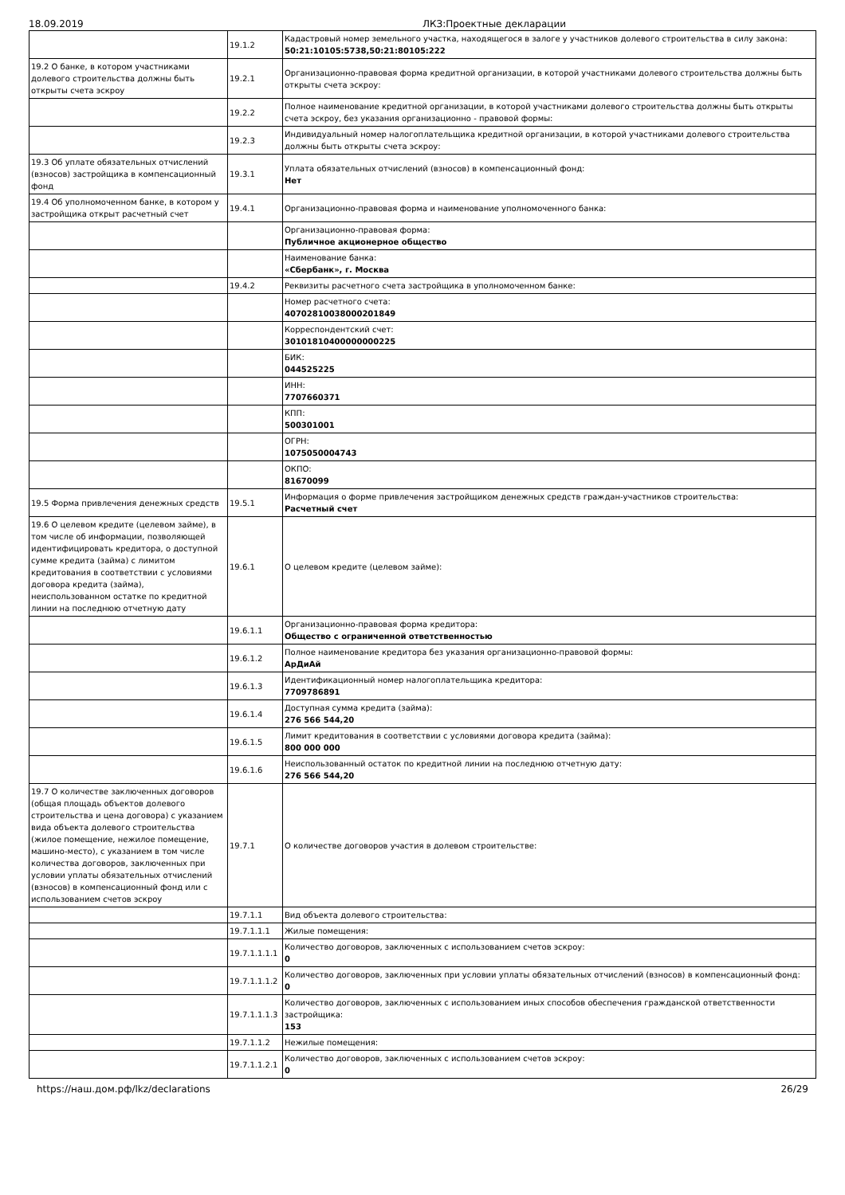18.09.2019 ЛКЗ:Проектные декларации
| | 19.1.2 | Кадастровый номер земельного участка, находящегося в залоге у участников долевого строительства в силу закона: 50:21:10105:5738,50:21:80105:222 |
| 19.2 О банке, в котором участниками долевого строительства должны быть открыты счета эскроу | 19.2.1 | Организационно-правовая форма кредитной организации, в которой участниками долевого строительства должны быть открыты счета эскроу: |
| | 19.2.2 | Полное наименование кредитной организации, в которой участниками долевого строительства должны быть открыты счета эскроу, без указания организационно - правовой формы: |
| | 19.2.3 | Индивидуальный номер налогоплательщика кредитной организации, в которой участниками долевого строительства должны быть открыты счета эскроу: |
| 19.3 Об уплате обязательных отчислений (взносов) застройщика в компенсационный фонд | 19.3.1 | Уплата обязательных отчислений (взносов) в компенсационный фонд: Нет |
| 19.4 Об уполномоченном банке, в котором у застройщика открыт расчетный счет | 19.4.1 | Организационно-правовая форма и наименование уполномоченного банка: |
| | | Организационно-правовая форма: Публичное акционерное общество |
| | | Наименование банка: «Сбербанк», г. Москва |
| | 19.4.2 | Реквизиты расчетного счета застройщика в уполномоченном банке: |
| | | Номер расчетного счета: 40702810038000201849 |
| | | Корреспондентский счет: 30101810400000000225 |
| | | БИК: 044525225 |
| | | ИНН: 7707660371 |
| | | КПП: 500301001 |
| | | ОГРН: 1075050004743 |
| | | ОКПО: 81670099 |
| 19.5 Форма привлечения денежных средств | 19.5.1 | Информация о форме привлечения застройщиком денежных средств граждан-участников строительства: Расчетный счет |
| 19.6 О целевом кредите (целевом займе), в том числе об информации, позволяющей идентифицировать кредитора, о доступной сумме кредита (займа) с лимитом кредитования в соответствии с условиями договора кредита (займа), неиспользованном остатке по кредитной линии на последнюю отчетную дату | 19.6.1 | О целевом кредите (целевом займе): |
| | 19.6.1.1 | Организационно-правовая форма кредитора: Общество с ограниченной ответственностью |
| | 19.6.1.2 | Полное наименование кредитора без указания организационно-правовой формы: АрДиАй |
| | 19.6.1.3 | Идентификационный номер налогоплательщика кредитора: 7709786891 |
| | 19.6.1.4 | Доступная сумма кредита (займа): 276 566 544,20 |
| | 19.6.1.5 | Лимит кредитования в соответствии с условиями договора кредита (займа): 800 000 000 |
| | 19.6.1.6 | Неиспользованный остаток по кредитной линии на последнюю отчетную дату: 276 566 544,20 |
| 19.7 О количестве заключенных договоров (общая площадь объектов долевого строительства и цена договора) с указанием вида объекта долевого строительства (жилое помещение, нежилое помещение, машино-место), с указанием в том числе количества договоров, заключенных при условии уплаты обязательных отчислений (взносов) в компенсационный фонд или с использованием счетов эскроу | 19.7.1 | О количестве договоров участия в долевом строительстве: |
| | 19.7.1.1 | Вид объекта долевого строительства: |
| | 19.7.1.1.1 | Жилые помещения: |
| | 19.7.1.1.1.1 | Количество договоров, заключенных с использованием счетов эскроу: 0 |
| | 19.7.1.1.1.2 | Количество договоров, заключенных при условии уплаты обязательных отчислений (взносов) в компенсационный фонд: 0 |
| | 19.7.1.1.1.3 | Количество договоров, заключенных с использованием иных способов обеспечения гражданской ответственности застройщика: 153 |
| | 19.7.1.1.2 | Нежилые помещения: |
| | 19.7.1.1.2.1 | Количество договоров, заключенных с использованием счетов эскроу: 0 |
https://наш.дом.рф/lkz/declarations 26/29